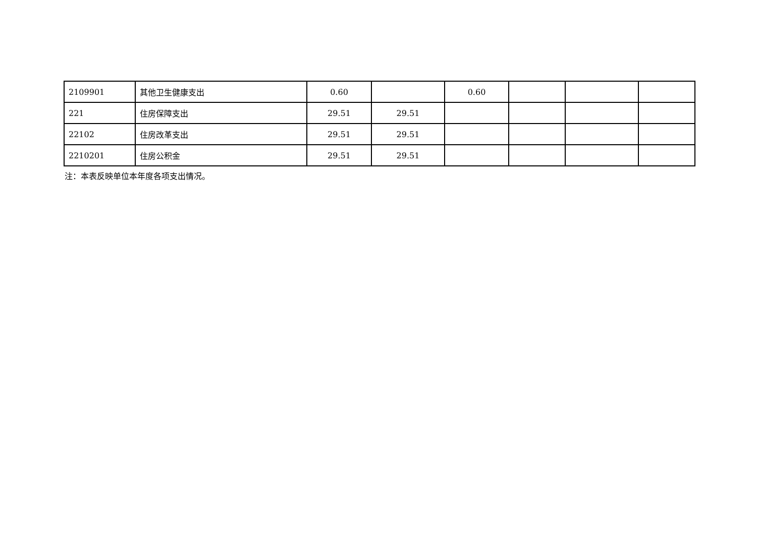| 2109901 | 其他卫生健康支出 | 0.60 | | 0.60 | | | |
| 221 | 住房保障支出 | 29.51 | 29.51 | | | | |
| 22102 | 住房改革支出 | 29.51 | 29.51 | | | | |
| 2210201 | 住房公积金 | 29.51 | 29.51 | | | | |
注：本表反映单位本年度各项支出情况。